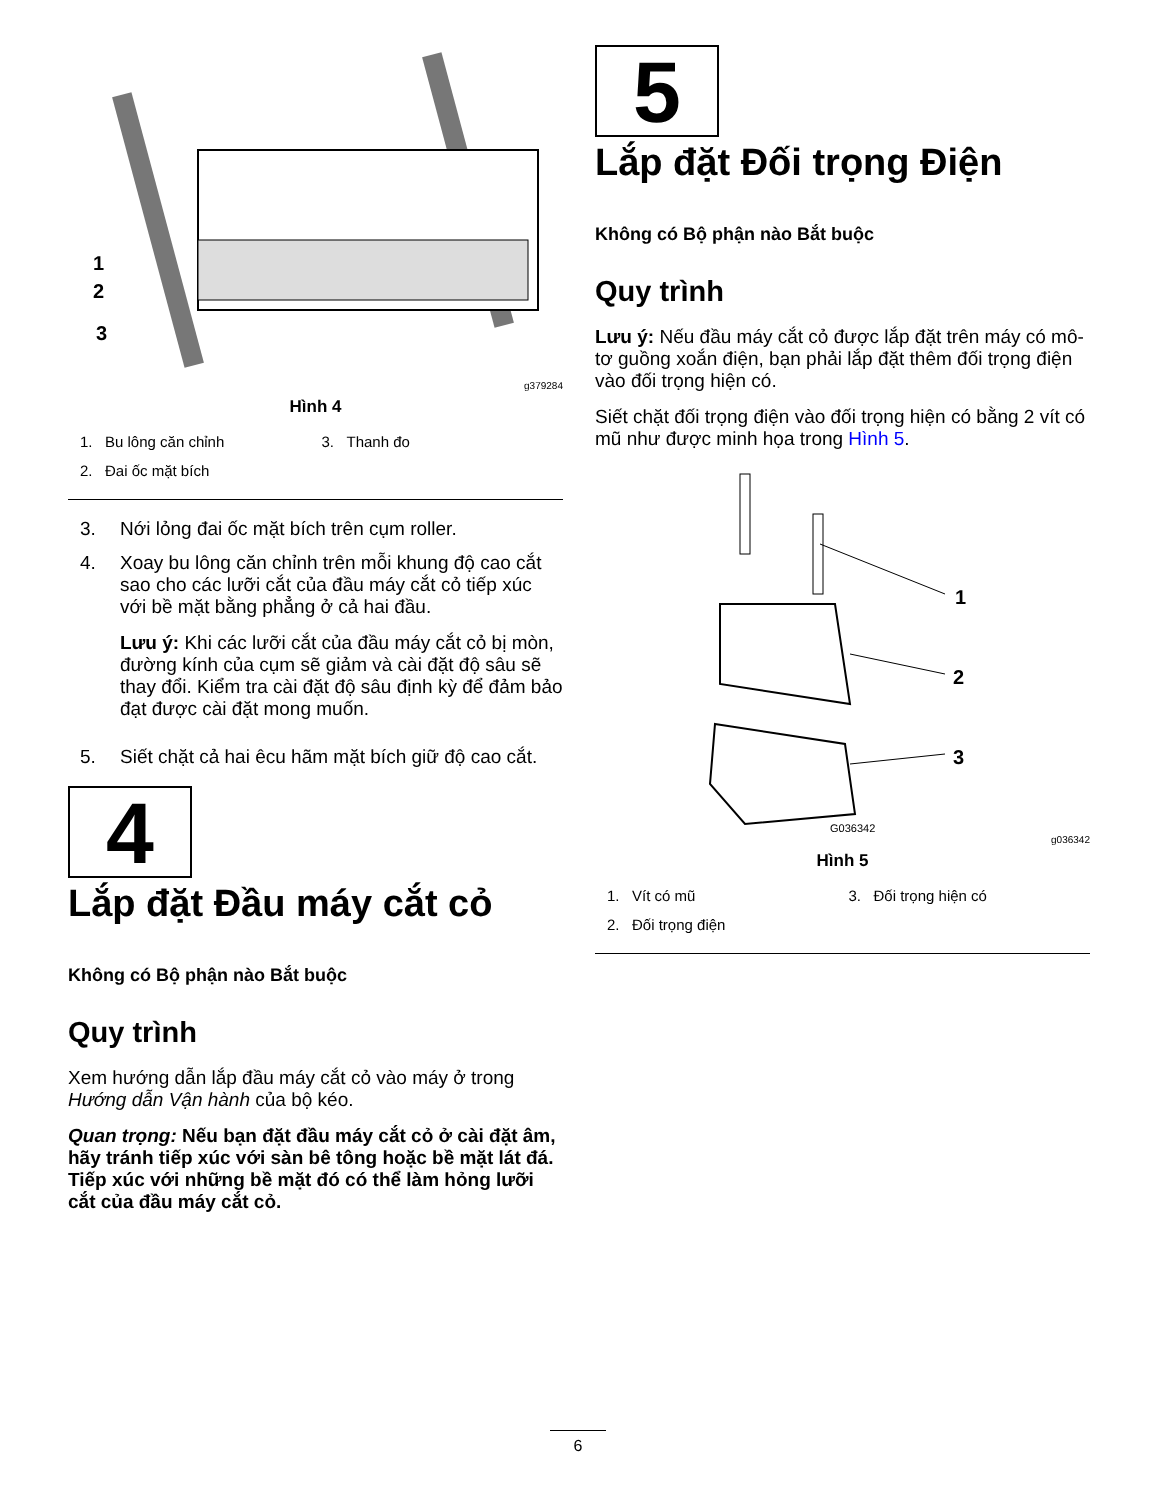1
2
3
g379284
Hình 4
1. Bu lông căn chỉnh
3. Thanh đo
2. Đai ốc mặt bích
3. Nới lỏng đai ốc mặt bích trên cụm roller.
4. Xoay bu lông căn chỉnh trên mỗi khung độ cao cắt sao cho các lưỡi cắt của đầu máy cắt cỏ tiếp xúc với bề mặt bằng phẳng ở cả hai đầu.
Lưu ý: Khi các lưỡi cắt của đầu máy cắt cỏ bị mòn, đường kính của cụm sẽ giảm và cài đặt độ sâu sẽ thay đổi. Kiểm tra cài đặt độ sâu định kỳ để đảm bảo đạt được cài đặt mong muốn.
5. Siết chặt cả hai êcu hãm mặt bích giữ độ cao cắt.
4
Lắp đặt Đầu máy cắt cỏ
Không có Bộ phận nào Bắt buộc
Quy trình
Xem hướng dẫn lắp đầu máy cắt cỏ vào máy ở trong Hướng dẫn Vận hành của bộ kéo.
Quan trọng: Nếu bạn đặt đầu máy cắt cỏ ở cài đặt âm, hãy tránh tiếp xúc với sàn bê tông hoặc bề mặt lát đá. Tiếp xúc với những bề mặt đó có thể làm hỏng lưỡi cắt của đầu máy cắt cỏ.
5
Lắp đặt Đối trọng Điện
Không có Bộ phận nào Bắt buộc
Quy trình
Lưu ý: Nếu đầu máy cắt cỏ được lắp đặt trên máy có mô-tơ guồng xoắn điện, bạn phải lắp đặt thêm đối trọng điện vào đối trọng hiện có.
Siết chặt đối trọng điện vào đối trọng hiện có bằng 2 vít có mũ như được minh họa trong Hình 5.
1
2
3
G036342
g036342
Hình 5
1. Vít có mũ
3. Đối trọng hiện có
2. Đối trọng điện
6